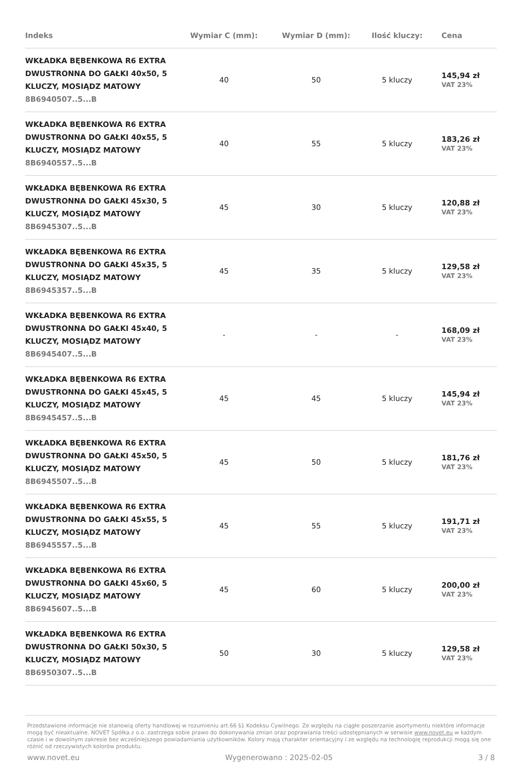| Indeks | Wymiar C (mm): | Wymiar D (mm): | Ilość kluczy: | Cena |
| --- | --- | --- | --- | --- |
| WKŁADKA BĘBENKOWA R6 EXTRA DWUSTRONNA DO GAŁKI 40x50, 5 KLUCZY, MOSIĄDZ MATOWY 8B6940507..5...B | 40 | 50 | 5 kluczy | 145,94 zł VAT 23% |
| WKŁADKA BĘBENKOWA R6 EXTRA DWUSTRONNA DO GAŁKI 40x55, 5 KLUCZY, MOSIĄDZ MATOWY 8B6940557..5...B | 40 | 55 | 5 kluczy | 183,26 zł VAT 23% |
| WKŁADKA BĘBENKOWA R6 EXTRA DWUSTRONNA DO GAŁKI 45x30, 5 KLUCZY, MOSIĄDZ MATOWY 8B6945307..5...B | 45 | 30 | 5 kluczy | 120,88 zł VAT 23% |
| WKŁADKA BĘBENKOWA R6 EXTRA DWUSTRONNA DO GAŁKI 45x35, 5 KLUCZY, MOSIĄDZ MATOWY 8B6945357..5...B | 45 | 35 | 5 kluczy | 129,58 zł VAT 23% |
| WKŁADKA BĘBENKOWA R6 EXTRA DWUSTRONNA DO GAŁKI 45x40, 5 KLUCZY, MOSIĄDZ MATOWY 8B6945407..5...B | - | - | - | 168,09 zł VAT 23% |
| WKŁADKA BĘBENKOWA R6 EXTRA DWUSTRONNA DO GAŁKI 45x45, 5 KLUCZY, MOSIĄDZ MATOWY 8B6945457..5...B | 45 | 45 | 5 kluczy | 145,94 zł VAT 23% |
| WKŁADKA BĘBENKOWA R6 EXTRA DWUSTRONNA DO GAŁKI 45x50, 5 KLUCZY, MOSIĄDZ MATOWY 8B6945507..5...B | 45 | 50 | 5 kluczy | 181,76 zł VAT 23% |
| WKŁADKA BĘBENKOWA R6 EXTRA DWUSTRONNA DO GAŁKI 45x55, 5 KLUCZY, MOSIĄDZ MATOWY 8B6945557..5...B | 45 | 55 | 5 kluczy | 191,71 zł VAT 23% |
| WKŁADKA BĘBENKOWA R6 EXTRA DWUSTRONNA DO GAŁKI 45x60, 5 KLUCZY, MOSIĄDZ MATOWY 8B6945607..5...B | 45 | 60 | 5 kluczy | 200,00 zł VAT 23% |
| WKŁADKA BĘBENKOWA R6 EXTRA DWUSTRONNA DO GAŁKI 50x30, 5 KLUCZY, MOSIĄDZ MATOWY 8B6950307..5...B | 50 | 30 | 5 kluczy | 129,58 zł VAT 23% |
Przedstawione informacje nie stanowią oferty handlowej w rozumieniu art.66 §1 Kodeksu Cywilnego. Ze względu na ciągłe poszerzanie asortymentu niektóre informacje mogą być nieaktualne. NOVET Spółka z o.o. zastrzega sobie prawo do dokonywania zmian oraz poprawiania treści udostępnianych w serwisie www.novet.eu w każdym czasie i w dowolnym zakresie bez wcześniejszego powiadamiania użytkowników. Kolory mają charakter orientacyjny i ze względu na technologię reprodukcji mogą się one różnić od rzeczywistych kolorów produktu.
www.novet.eu Wygenerowano : 2025-02-05 3 / 8